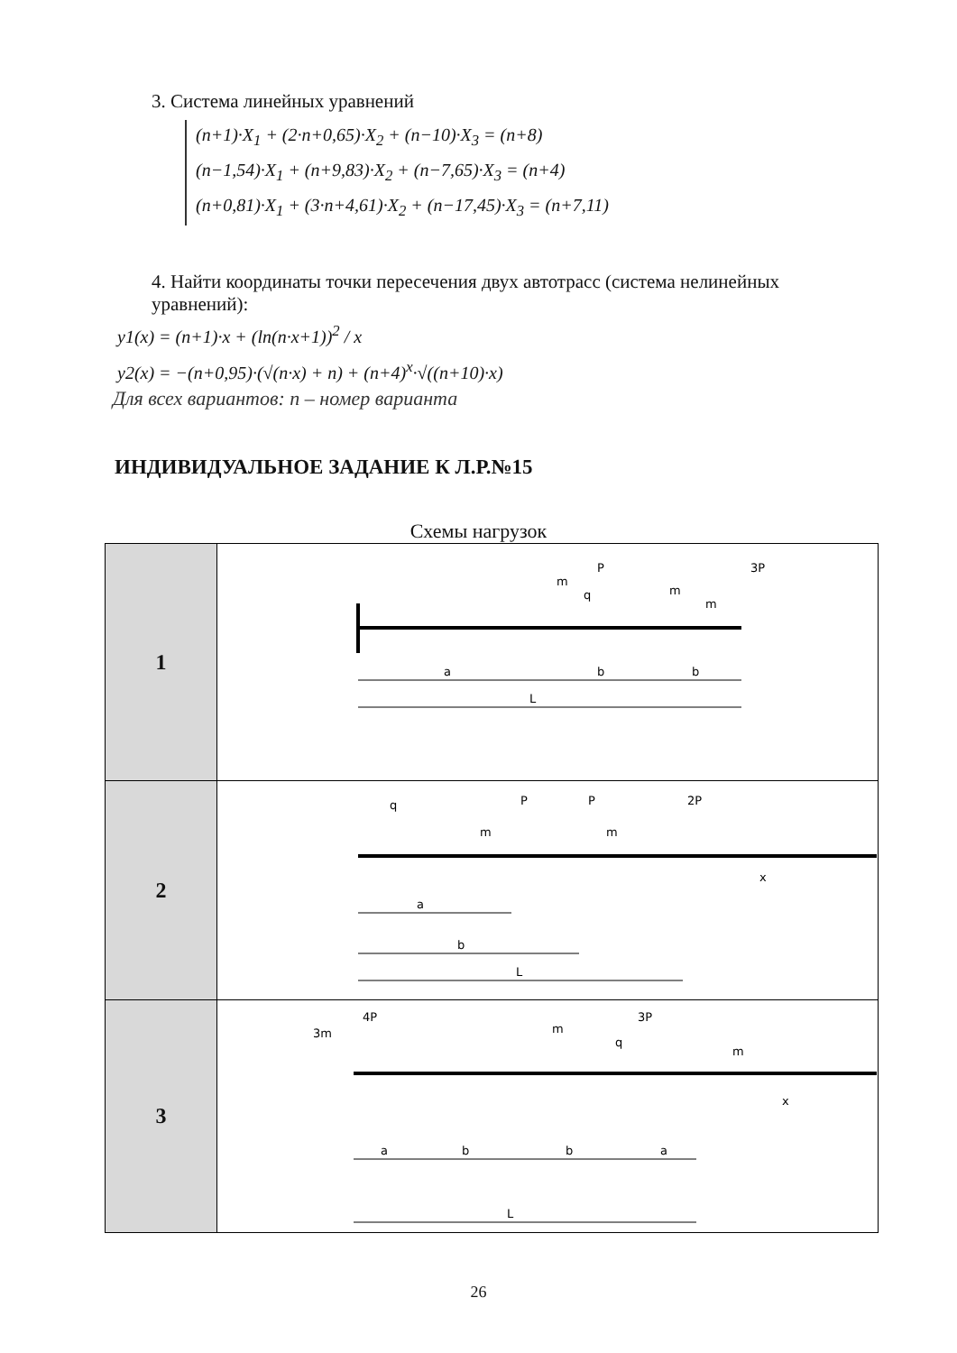3. Система линейных уравнений
(n+1)·X<sub>1</sub> + (2·n+0,65)·X<sub>2</sub> + (n−10)·X<sub>3</sub> = (n+8)
(n−1,54)·X<sub>1</sub> + (n+9,83)·X<sub>2</sub> + (n−7,65)·X<sub>3</sub> = (n+4)
(n+0,81)·X<sub>1</sub> + (3·n+4,61)·X<sub>2</sub> + (n−17,45)·X<sub>3</sub> = (n+7,11)
4. Найти координаты точки пересечения двух автотрасс (система нелинейных уравнений):
y1(x) = (n+1)·x + (ln(n·x+1))<sup>2</sup> / x
y2(x) = −(n+0,95)·(√(n·x) + n) + (n+4)<sup>x</sup>·√((n+10)·x)
Для всех вариантов: n – номер варианта
ИНДИВИДУАЛЬНОЕ ЗАДАНИЕ К Л.Р.№15
Схемы нагрузок
| 1 | a b b L P 3P m m q m |
| 2 | a b L P P 2P q m m x |
| 3 | a b b a L 4P 3P 3m m q m x |
26